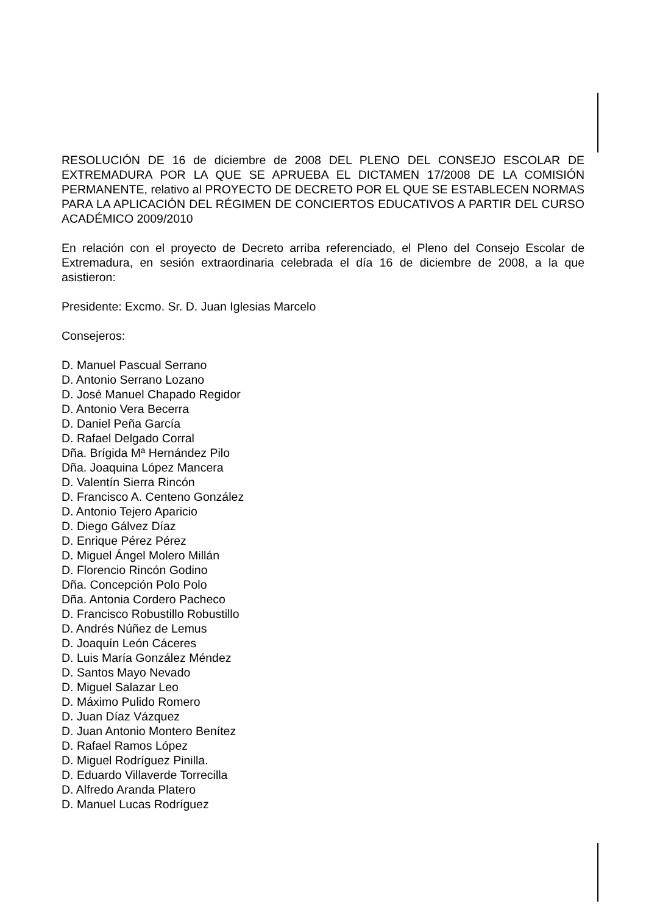RESOLUCIÓN DE 16 de diciembre de 2008 DEL PLENO DEL CONSEJO ESCOLAR DE EXTREMADURA POR LA QUE SE APRUEBA EL DICTAMEN 17/2008 DE LA COMISIÓN PERMANENTE, relativo al PROYECTO DE DECRETO POR EL QUE SE ESTABLECEN NORMAS PARA LA APLICACIÓN DEL RÉGIMEN DE CONCIERTOS EDUCATIVOS A PARTIR DEL CURSO ACADÉMICO 2009/2010
En relación con el proyecto de Decreto arriba referenciado, el Pleno del Consejo Escolar de Extremadura, en sesión extraordinaria celebrada el día 16 de diciembre de 2008, a la que asistieron:
Presidente: Excmo. Sr. D. Juan Iglesias Marcelo
Consejeros:
D. Manuel Pascual Serrano
D. Antonio Serrano Lozano
D. José Manuel Chapado Regidor
D. Antonio Vera Becerra
D. Daniel Peña García
D. Rafael Delgado Corral
Dña. Brígida Mª Hernández Pilo
Dña. Joaquina López Mancera
D. Valentín Sierra Rincón
D. Francisco A. Centeno González
D. Antonio Tejero Aparicio
D. Diego Gálvez Díaz
D. Enrique Pérez Pérez
D. Miguel Ángel Molero Millán
D. Florencio Rincón Godino
Dña. Concepción Polo Polo
Dña. Antonia Cordero Pacheco
D. Francisco Robustillo Robustillo
D. Andrés Núñez de Lemus
D. Joaquín León Cáceres
D. Luis María González Méndez
D. Santos Mayo Nevado
D. Miguel Salazar Leo
D. Máximo Pulido Romero
D. Juan Díaz Vázquez
D. Juan Antonio Montero Benítez
D. Rafael Ramos López
D. Miguel Rodríguez Pinilla.
D. Eduardo Villaverde Torrecilla
D. Alfredo Aranda Platero
D. Manuel Lucas Rodríguez